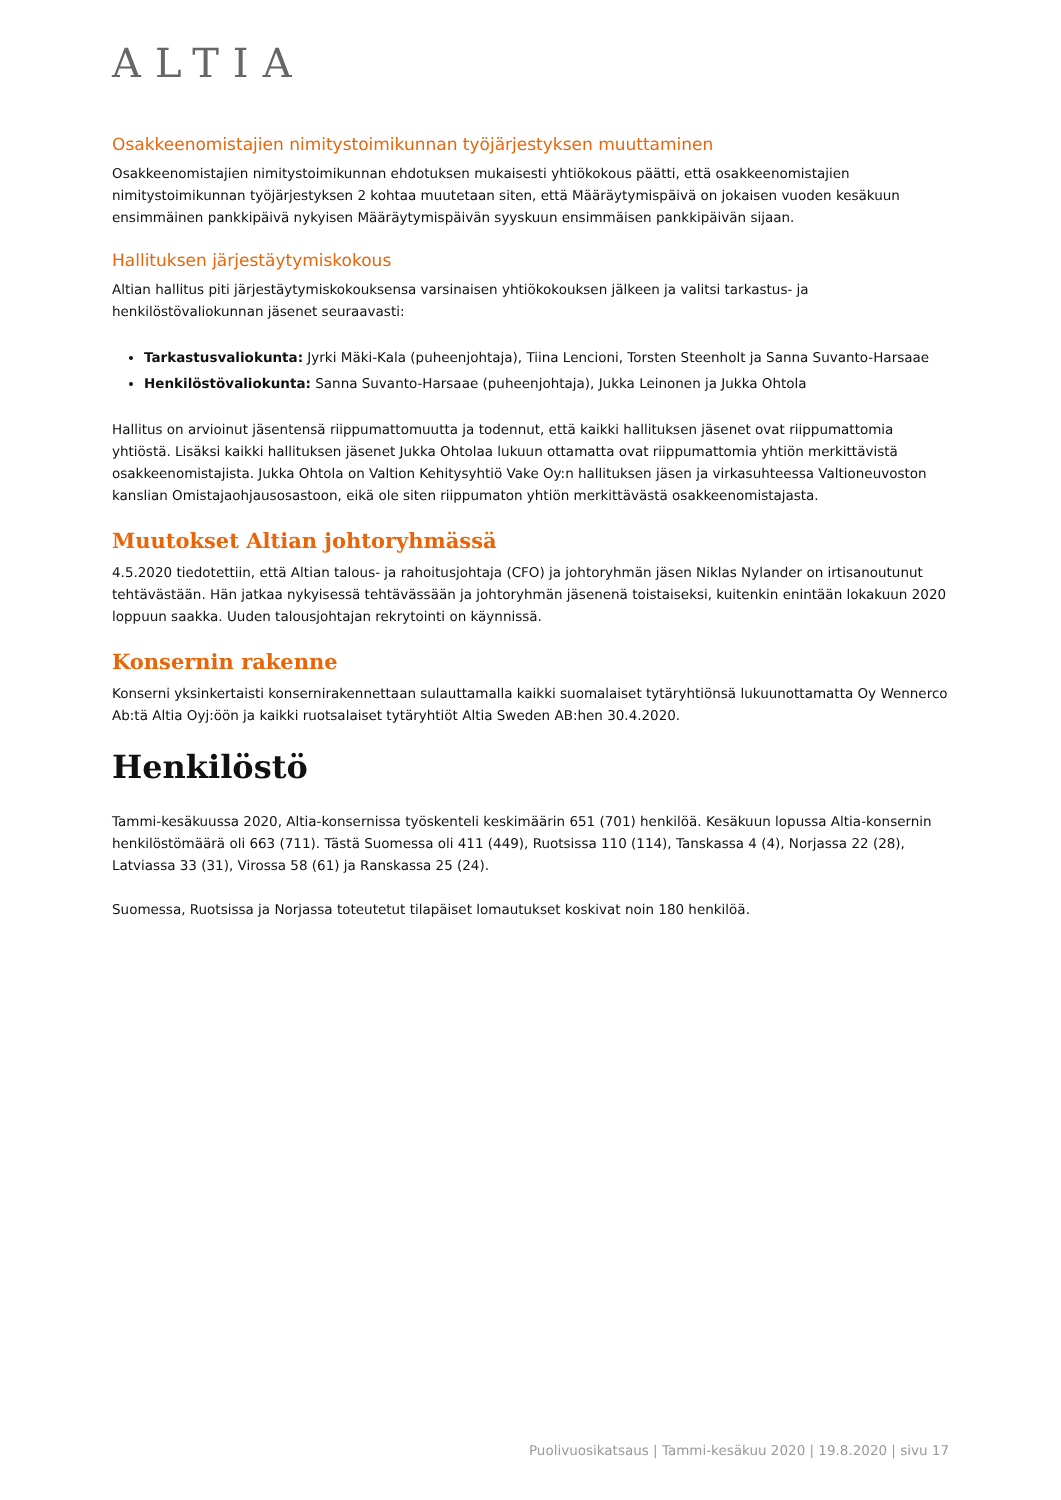ALTIA
Osakkeenomistajien nimitystoimikunnan työjärjestyksen muuttaminen
Osakkeenomistajien nimitystoimikunnan ehdotuksen mukaisesti yhtiökokous päätti, että osakkeenomistajien nimitystoimikunnan työjärjestyksen 2 kohtaa muutetaan siten, että Määräytymispäivä on jokaisen vuoden kesäkuun ensimmäinen pankkipäivä nykyisen Määräytymispäivän syyskuun ensimmäisen pankkipäivän sijaan.
Hallituksen järjestäytymiskokous
Altian hallitus piti järjestäytymiskokouksensa varsinaisen yhtiökokouksen jälkeen ja valitsi tarkastus- ja henkilöstövaliokunnan jäsenet seuraavasti:
Tarkastusvaliokunta: Jyrki Mäki-Kala (puheenjohtaja), Tiina Lencioni, Torsten Steenholt ja Sanna Suvanto-Harsaae
Henkilöstövaliokunta: Sanna Suvanto-Harsaae (puheenjohtaja), Jukka Leinonen ja Jukka Ohtola
Hallitus on arvioinut jäsentensä riippumattomuutta ja todennut, että kaikki hallituksen jäsenet ovat riippumattomia yhtiöstä. Lisäksi kaikki hallituksen jäsenet Jukka Ohtolaa lukuun ottamatta ovat riippumattomia yhtiön merkittävistä osakkeenomistajista. Jukka Ohtola on Valtion Kehitysyhtiö Vake Oy:n hallituksen jäsen ja virkasuhteessa Valtioneuvoston kanslian Omistajaohjausosastoon, eikä ole siten riippumaton yhtiön merkittävästä osakkeenomistajasta.
Muutokset Altian johtoryhmässä
4.5.2020 tiedotettiin, että Altian talous- ja rahoitusjohtaja (CFO) ja johtoryhmän jäsen Niklas Nylander on irtisanoutunut tehtävästään. Hän jatkaa nykyisessä tehtävässään ja johtoryhmän jäsenenä toistaiseksi, kuitenkin enintään lokakuun 2020 loppuun saakka. Uuden talousjohtajan rekrytointi on käynnissä.
Konsernin rakenne
Konserni yksinkertaisti konsernirakennettaan sulauttamalla kaikki suomalaiset tytäryhtiönsä lukuunottamatta Oy Wennerco Ab:tä Altia Oyj:öön ja kaikki ruotsalaiset tytäryhtiöt Altia Sweden AB:hen 30.4.2020.
Henkilöstö
Tammi-kesäkuussa 2020, Altia-konsernissa työskenteli keskimäärin 651 (701) henkilöä. Kesäkuun lopussa Altia-konsernin henkilöstömäärä oli 663 (711). Tästä Suomessa oli 411 (449), Ruotsissa 110 (114), Tanskassa 4 (4), Norjassa 22 (28), Latviassa 33 (31), Virossa 58 (61) ja Ranskassa 25 (24).
Suomessa, Ruotsissa ja Norjassa toteutetut tilapäiset lomautukset koskivat noin 180 henkilöä.
Puolivuosikatsaus | Tammi-kesäkuu 2020 | 19.8.2020 | sivu 17